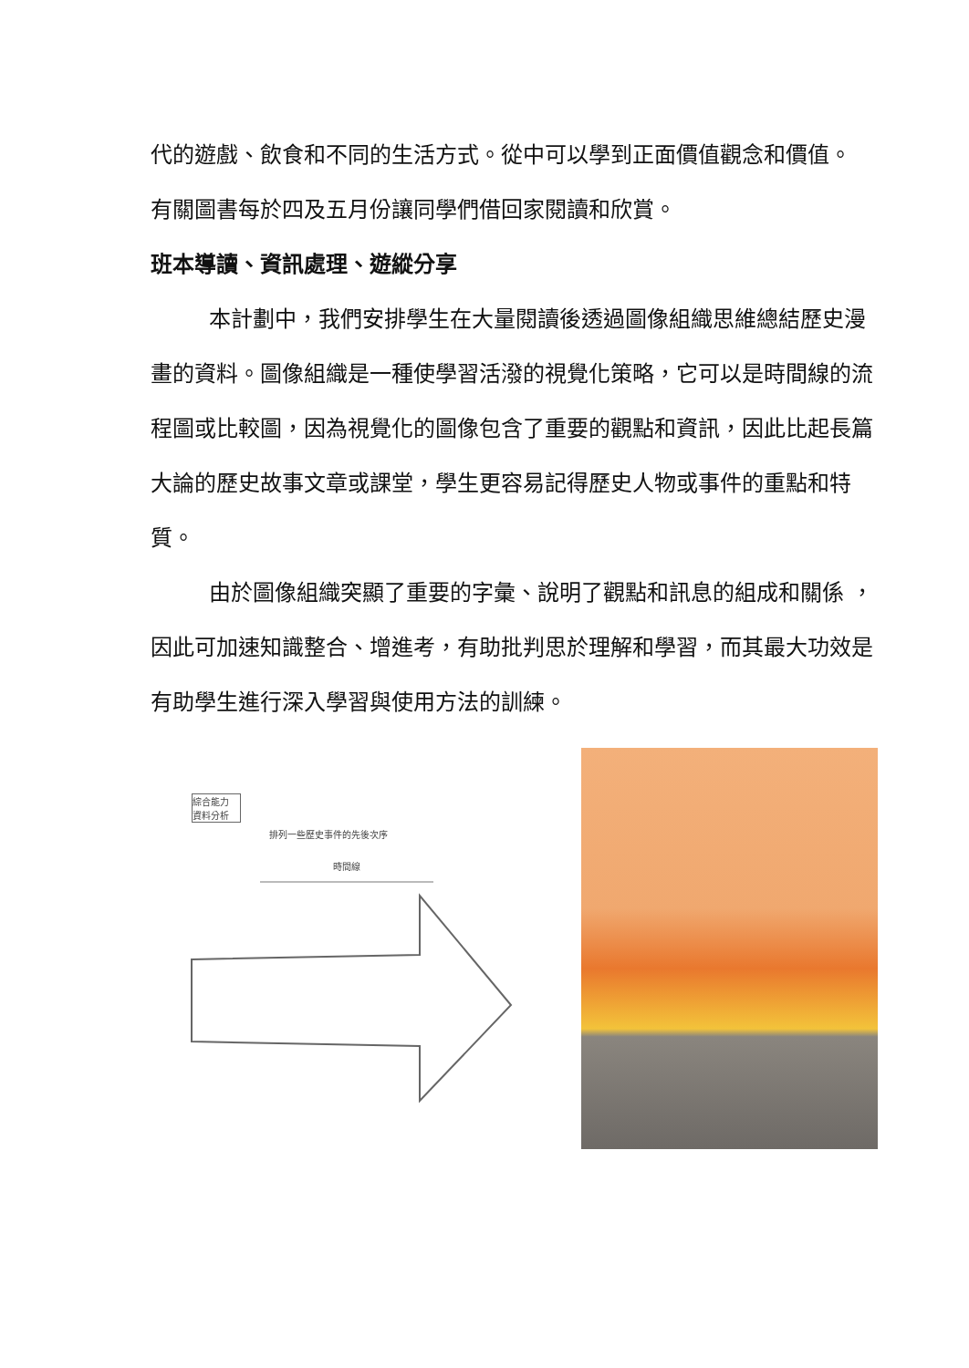代的遊戲、飲食和不同的生活方式。從中可以學到正面價值觀念和價值。
有關圖書每於四及五月份讓同學們借回家閱讀和欣賞。
班本導讀、資訊處理、遊縱分享
本計劃中，我們安排學生在大量閱讀後透過圖像組織思維總結歷史漫畫的資料。圖像組織是一種使學習活潑的視覺化策略，它可以是時間線的流程圖或比較圖，因為視覺化的圖像包含了重要的觀點和資訊，因此比起長篇大論的歷史故事文章或課堂，學生更容易記得歷史人物或事件的重點和特質。
由於圖像組織突顯了重要的字彙、說明了觀點和訊息的組成和關係 ，因此可加速知識整合、增進考，有助批判思於理解和學習，而其最大功效是有助學生進行深入學習與使用方法的訓練。
綜合能力 資料分析
排列一些歷史事件的先後次序
時間線